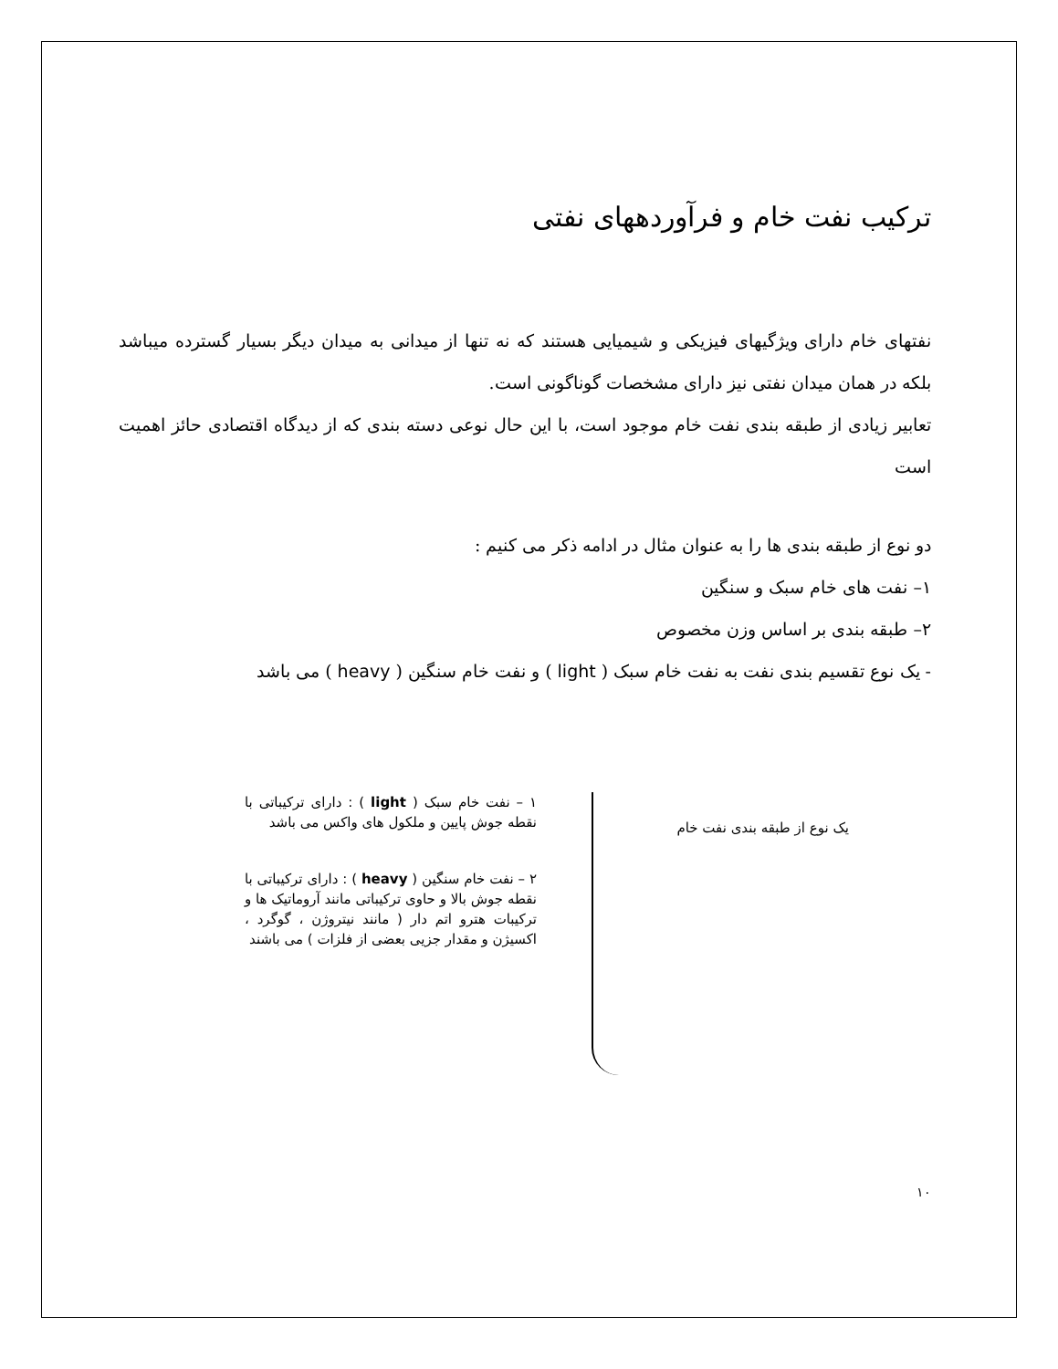ترکیب نفت خام و فرآوردههای نفتی
نفتهای خام دارای ویژگیهای فیزیکی و شیمیایی هستند که نه تنها از میدانی به میدان دیگر بسیار گسترده میباشد بلکه در همان میدان نفتی نیز دارای مشخصات گوناگونی است.
تعابیر زیادی از طبقه بندی نفت خام موجود است، با این حال نوعی دسته بندی که از دیدگاه اقتصادی حائز اهمیت است
دو نوع از طبقه بندی ها را به عنوان مثال در ادامه ذکر می کنیم :
۱– نفت های خام سبک و سنگین
۲– طبقه بندی بر اساس وزن مخصوص
- یک نوع تقسیم بندی نفت به نفت خام سبک ( light ) و نفت خام سنگین ( heavy ) می باشد
یک نوع از طبقه بندی نفت خام
۱ – نفت خام سبک ( light ) : دارای ترکیباتی با نقطه جوش پایین و ملکول های واکس می باشد
۲ – نفت خام سنگین ( heavy ) : دارای ترکیباتی با نقطه جوش بالا و حاوی ترکیباتی مانند آروماتیک ها و ترکیبات هترو اتم دار ( مانند نیتروژن ، گوگرد ، اکسیژن و مقدار جزیی بعضی از فلزات ) می باشند
۱۰